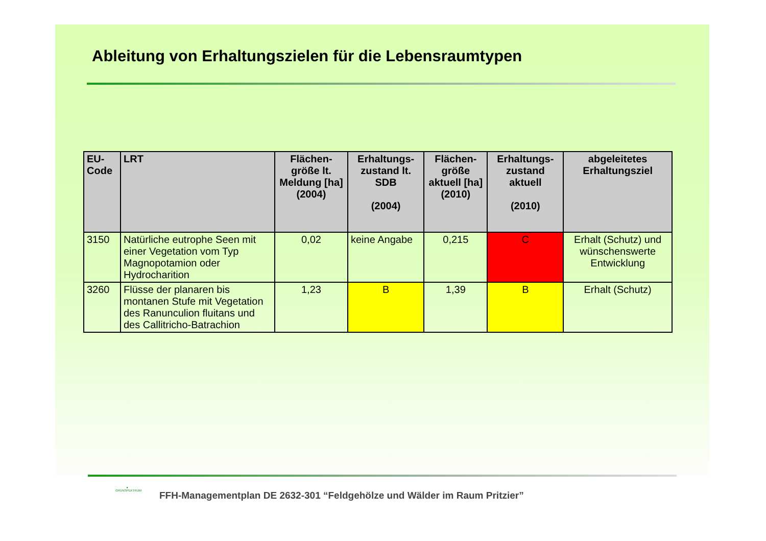Ableitung von Erhaltungszielen für die Lebensraumtypen
| EU-Code | LRT | Flächen-größe lt. Meldung [ha] (2004) | Erhaltungs-zustand lt. SDB (2004) | Flächen-größe aktuell [ha] (2010) | Erhaltungs-zustand aktuell (2010) | abgeleitetes Erhaltungsziel |
| --- | --- | --- | --- | --- | --- | --- |
| 3150 | Natürliche eutrophe Seen mit einer Vegetation vom Typ Magnopotamion oder Hydrocharition | 0,02 | keine Angabe | 0,215 | C | Erhalt (Schutz) und wünschenswerte Entwicklung |
| 3260 | Flüsse der planaren bis montanen Stufe mit Vegetation des Ranunculion fluitans und des Callitricho-Batrachion | 1,23 | B | 1,39 | B | Erhalt (Schutz) |
●
GRÜNSPEKTRUM
FFH-Managementplan DE 2632-301 “Feldgehölze und Wälder im Raum Pritzier”